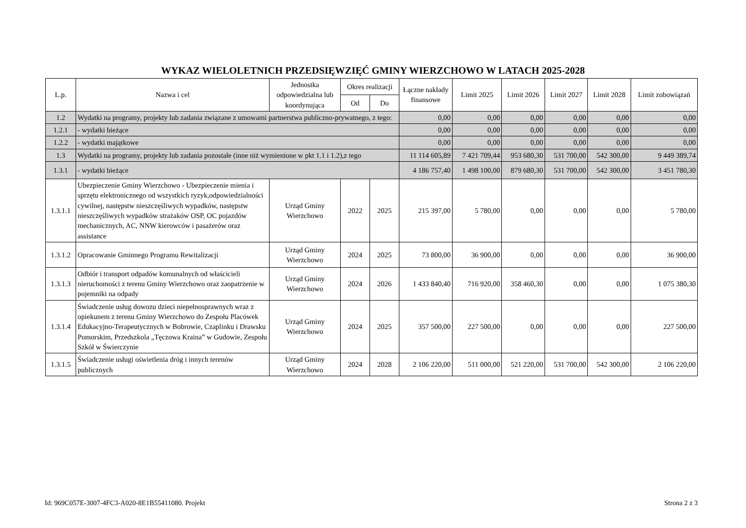WYKAZ WIELOLETNICH PRZEDSIĘWZIĘĆ GMINY WIERZCHOWO W LATACH 2025-2028
| L.p. | Nazwa i cel | Jednostka odpowiedzialna lub koordynująca | Okres realizacji | | Łączne nakłady finansowe | Limit 2025 | Limit 2026 | Limit 2027 | Limit 2028 | Limit zobowiązań |
| --- | --- | --- | --- | --- | --- | --- | --- | --- | --- | --- |
| | | | Od | Do | | | | | | |
| 1.2 | Wydatki na programy, projekty lub zadania związane z umowami partnerstwa publiczno-prywatnego, z tego: | | | | 0,00 | 0,00 | 0,00 | 0,00 | 0,00 | 0,00 |
| 1.2.1 | - wydatki bieżące | | | | 0,00 | 0,00 | 0,00 | 0,00 | 0,00 | 0,00 |
| 1.2.2 | - wydatki majątkowe | | | | 0,00 | 0,00 | 0,00 | 0,00 | 0,00 | 0,00 |
| 1.3 | Wydatki na programy, projekty lub zadania pozostałe (inne niż wymienione w pkt 1.1 i 1.2),z tego | | | | 11 114 605,89 | 7 421 709,44 | 953 680,30 | 531 700,00 | 542 300,00 | 9 449 389,74 |
| 1.3.1 | - wydatki bieżące | | | | 4 186 757,40 | 1 498 100,00 | 879 680,30 | 531 700,00 | 542 300,00 | 3 451 780,30 |
| 1.3.1.1 | Ubezpieczenie Gminy Wierzchowo - Ubezpieczenie mienia i sprzętu elektronicznego od wszystkich ryzyk,odpowiedzialności cywilnej, następstw nieszczęśliwych wypadków, następstw nieszczęśliwych wypadków strażaków OSP, OC pojazdów mechanicznych, AC, NNW kierowców i pasażerów oraz assistance | Urząd Gminy Wierzchowo | 2022 | 2025 | 215 397,00 | 5 780,00 | 0,00 | 0,00 | 0,00 | 5 780,00 |
| 1.3.1.2 | Opracowanie Gminnego Programu Rewitalizacji | Urząd Gminy Wierzchowo | 2024 | 2025 | 73 800,00 | 36 900,00 | 0,00 | 0,00 | 0,00 | 36 900,00 |
| 1.3.1.3 | Odbiór i transport odpadów komunalnych od właścicieli nieruchomości z terenu Gminy Wierzchowo oraz zaopatrzenie w pojemniki na odpady | Urząd Gminy Wierzchowo | 2024 | 2026 | 1 433 840,40 | 716 920,00 | 358 460,30 | 0,00 | 0,00 | 1 075 380,30 |
| 1.3.1.4 | Świadczenie usług dowozu dzieci niepełnosprawnych wraz z opiekunem z terenu Gminy Wierzchowo do Zespołu Placówek Edukacyjno-Terapeutycznych w Bobrowie, Czaplinku i Drawsku Pomorskim, Przedszkola „Tęczowa Kraina” w Gudowie, Zespołu Szkół w Świerczynie | Urząd Gminy Wierzchowo | 2024 | 2025 | 357 500,00 | 227 500,00 | 0,00 | 0,00 | 0,00 | 227 500,00 |
| 1.3.1.5 | Świadczenie usługi oświetlenia dróg i innych terenów publicznych | Urząd Gminy Wierzchowo | 2024 | 2028 | 2 106 220,00 | 511 000,00 | 521 220,00 | 531 700,00 | 542 300,00 | 2 106 220,00 |
Id: 969C057E-3007-4FC3-A020-8E1B55411080. Projekt Strona 2 z 3